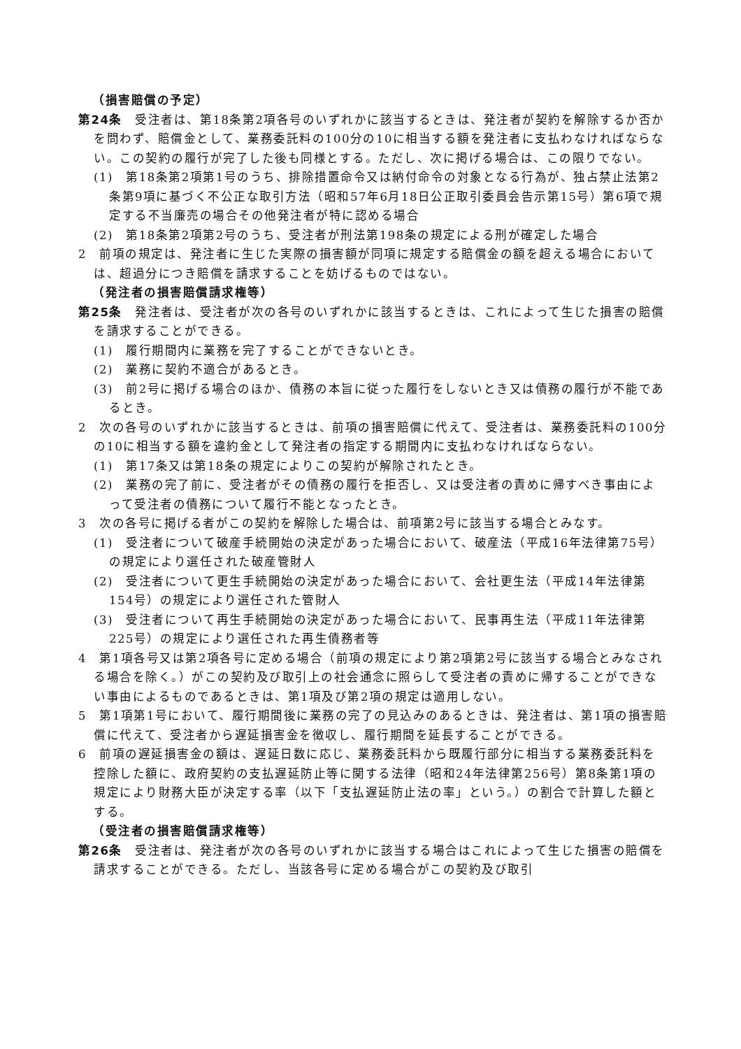（損害賠償の予定）
第24条　受注者は、第18条第2項各号のいずれかに該当するときは、発注者が契約を解除するか否かを問わず、賠償金として、業務委託料の100分の10に相当する額を発注者に支払わなければならない。この契約の履行が完了した後も同様とする。ただし、次に掲げる場合は、この限りでない。
(1)　第18条第2項第1号のうち、排除措置命令又は納付命令の対象となる行為が、独占禁止法第2条第9項に基づく不公正な取引方法（昭和57年6月18日公正取引委員会告示第15号）第6項で規定する不当廉売の場合その他発注者が特に認める場合
(2)　第18条第2項第2号のうち、受注者が刑法第198条の規定による刑が確定した場合
2　前項の規定は、発注者に生じた実際の損害額が同項に規定する賠償金の額を超える場合においては、超過分につき賠償を請求することを妨げるものではない。
（発注者の損害賠償請求権等）
第25条　発注者は、受注者が次の各号のいずれかに該当するときは、これによって生じた損害の賠償を請求することができる。
(1)　履行期間内に業務を完了することができないとき。
(2)　業務に契約不適合があるとき。
(3)　前2号に掲げる場合のほか、債務の本旨に従った履行をしないとき又は債務の履行が不能であるとき。
2　次の各号のいずれかに該当するときは、前項の損害賠償に代えて、受注者は、業務委託料の100分の10に相当する額を違約金として発注者の指定する期間内に支払わなければならない。
(1)　第17条又は第18条の規定によりこの契約が解除されたとき。
(2)　業務の完了前に、受注者がその債務の履行を拒否し、又は受注者の責めに帰すべき事由によって受注者の債務について履行不能となったとき。
3　次の各号に掲げる者がこの契約を解除した場合は、前項第2号に該当する場合とみなす。
(1)　受注者について破産手続開始の決定があった場合において、破産法（平成16年法律第75号）の規定により選任された破産管財人
(2)　受注者について更生手続開始の決定があった場合において、会社更生法（平成14年法律第154号）の規定により選任された管財人
(3)　受注者について再生手続開始の決定があった場合において、民事再生法（平成11年法律第225号）の規定により選任された再生債務者等
4　第1項各号又は第2項各号に定める場合（前項の規定により第2項第2号に該当する場合とみなされる場合を除く。）がこの契約及び取引上の社会通念に照らして受注者の責めに帰することができない事由によるものであるときは、第1項及び第2項の規定は適用しない。
5　第1項第1号において、履行期間後に業務の完了の見込みのあるときは、発注者は、第1項の損害賠償に代えて、受注者から遅延損害金を徴収し、履行期間を延長することができる。
6　前項の遅延損害金の額は、遅延日数に応じ、業務委託料から既履行部分に相当する業務委託料を控除した額に、政府契約の支払遅延防止等に関する法律（昭和24年法律第256号）第8条第1項の規定により財務大臣が決定する率（以下「支払遅延防止法の率」という。）の割合で計算した額とする。
（受注者の損害賠償請求権等）
第26条　受注者は、発注者が次の各号のいずれかに該当する場合はこれによって生じた損害の賠償を請求することができる。ただし、当該各号に定める場合がこの契約及び取引